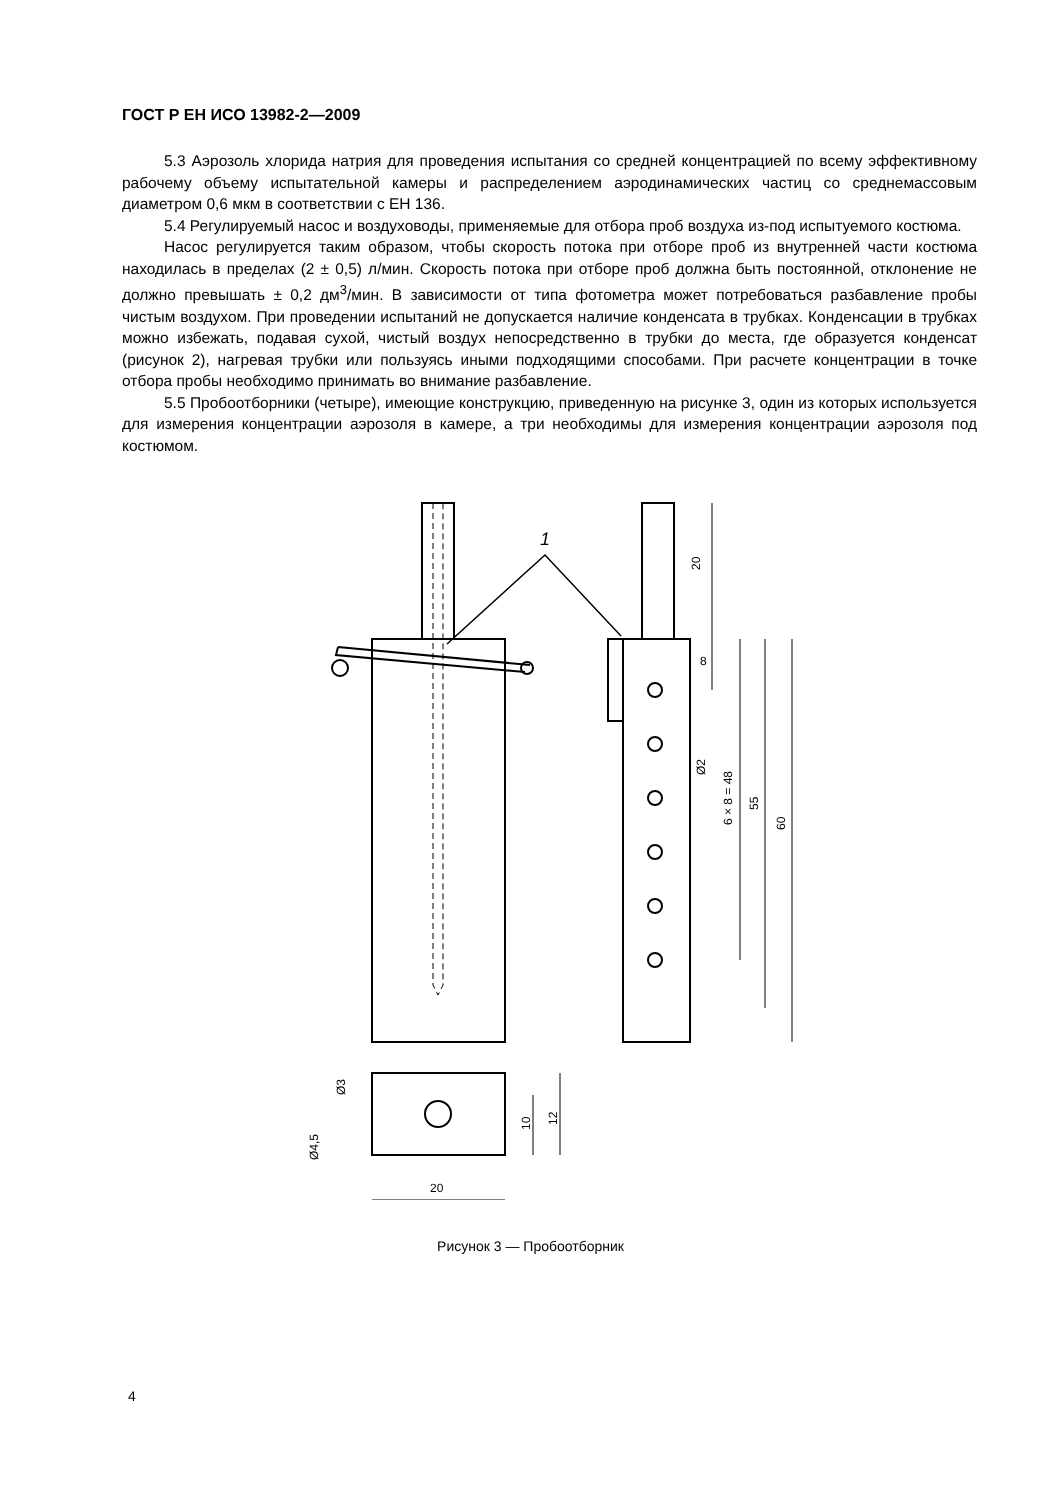ГОСТ Р ЕН ИСО 13982-2—2009
5.3 Аэрозоль хлорида натрия для проведения испытания со средней концентрацией по всему эффективному рабочему объему испытательной камеры и распределением аэродинамических частиц со среднемассовым диаметром 0,6 мкм в соответствии с ЕН 136.
5.4 Регулируемый насос и воздуховоды, применяемые для отбора проб воздуха из-под испытуемого костюма.
Насос регулируется таким образом, чтобы скорость потока при отборе проб из внутренней части костюма находилась в пределах (2 ± 0,5) л/мин. Скорость потока при отборе проб должна быть постоянной, отклонение не должно превышать ± 0,2 дм<sup>3</sup>/мин. В зависимости от типа фотометра может потребоваться разбавление пробы чистым воздухом. При проведении испытаний не допускается наличие конденсата в трубках. Конденсации в трубках можно избежать, подавая сухой, чистый воздух непосредственно в трубки до места, где образуется конденсат (рисунок 2), нагревая трубки или пользуясь иными подходящими способами. При расчете концентрации в точке отбора пробы необходимо принимать во внимание разбавление.
5.5 Пробоотборники (четыре), имеющие конструкцию, приведенную на рисунке 3, один из которых используется для измерения концентрации аэрозоля в камере, а три необходимы для измерения концентрации аэрозоля под костюмом.
1
20
8
6 × 8 = 48
Ø2
55
60
20
10
12
Ø3
Ø4,5
Рисунок 3 — Пробоотборник
4